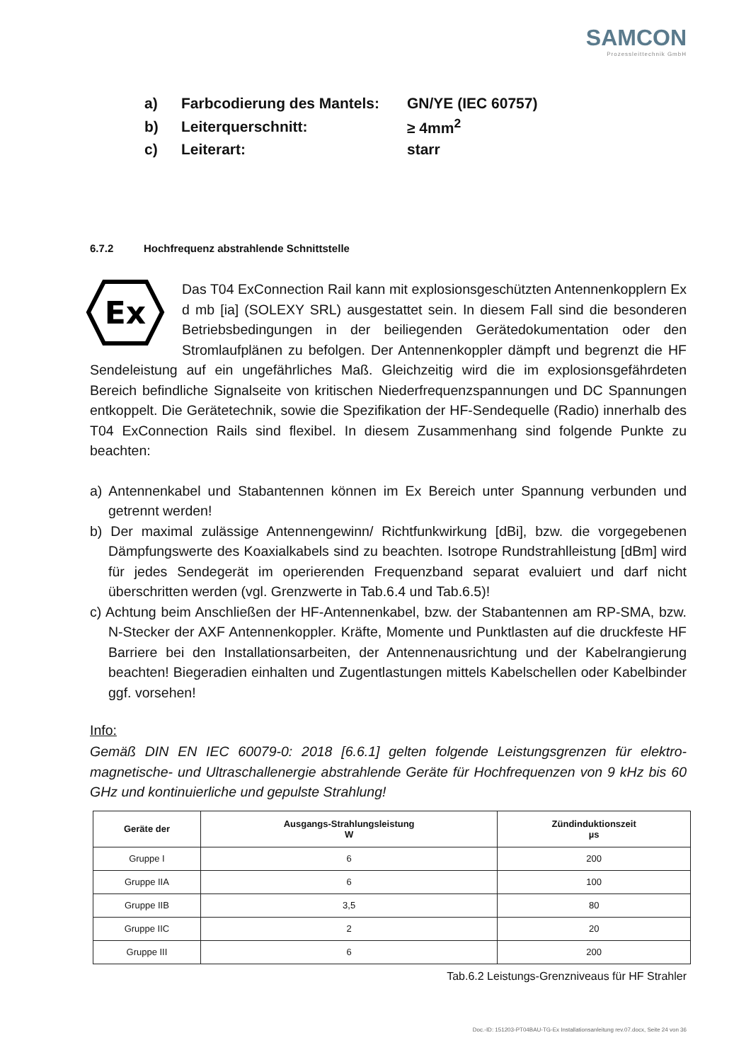SAMCON
Prozessleittechnik GmbH
| a) | Farbcodierung des Mantels: | GN/YE (IEC 60757) |
| b) | Leiterquerschnitt: | ≥ 4mm<sup>2</sup> |
| c) | Leiterart: | starr |
6.7.2 Hochfrequenz abstrahlende Schnittstelle
Ex
Das T04 ExConnection Rail kann mit explosionsgeschützten Antennen­kopplern Ex d mb [ia] (SOLEXY SRL) ausgestattet sein. In diesem Fall sind die besonderen Betriebsbedingungen in der beiliegenden Gerätedokumen­tation oder den Stromlaufplänen zu befolgen. Der Antennenkoppler dämpft und begrenzt die HF Sendeleistung auf ein ungefährliches Maß. Gleichzeitig wird die im explosionsgefährdeten Bereich befindliche Signalseite von kritischen Nieder­frequenzspannungen und DC Spannungen entkoppelt. Die Gerätetechnik, sowie die Spe­zifikation der HF-Sendequelle (Radio) innerhalb des T04 ExConnection Rails sind flexibel. In diesem Zusammenhang sind folgende Punkte zu beachten:
a) Antennenkabel und Stabantennen können im Ex Bereich unter Spannung verbunden und getrennt werden!
b) Der maximal zulässige Antennengewinn/ Richtfunkwirkung [dBi], bzw. die vorgegebe­nen Dämpfungswerte des Koaxialkabels sind zu beachten. Isotrope Rundstrahlleistung [dBm] wird für jedes Sendegerät im operierenden Frequenzband separat evaluiert und darf nicht überschritten werden (vgl. Grenzwerte in Tab.6.4 und Tab.6.5)!
c) Achtung beim Anschließen der HF-Antennenkabel, bzw. der Stabantennen am RP-SMA, bzw. N-Stecker der AXF Antennenkoppler. Kräfte, Momente und Punktlasten auf die druckfeste HF Barriere bei den Installationsarbeiten, der Antennenausrichtung und der Kabelrangierung beachten! Biegeradien einhalten und Zugentlastungen mittels Ka­belschellen oder Kabelbinder ggf. vorsehen!
Info:
Gemäß DIN EN IEC 60079-0: 2018 [6.6.1] gelten folgende Leistungsgrenzen für elektro­magnetische- und Ultraschallenergie abstrahlende Geräte für Hochfrequenzen von 9 kHz bis 60 GHz und kontinuierliche und gepulste Strahlung!
| Geräte der | Ausgangs-Strahlungsleistung W | Zündinduktionszeit µs |
| --- | --- | --- |
| Gruppe I | 6 | 200 |
| Gruppe IIA | 6 | 100 |
| Gruppe IIB | 3,5 | 80 |
| Gruppe IIC | 2 | 20 |
| Gruppe III | 6 | 200 |
Tab.6.2 Leistungs-Grenzniveaus für HF Strahler
Doc.-ID: 151203-PT04BAU-TG-Ex Installationsanleitung rev.07.docx, Seite 24 von 36